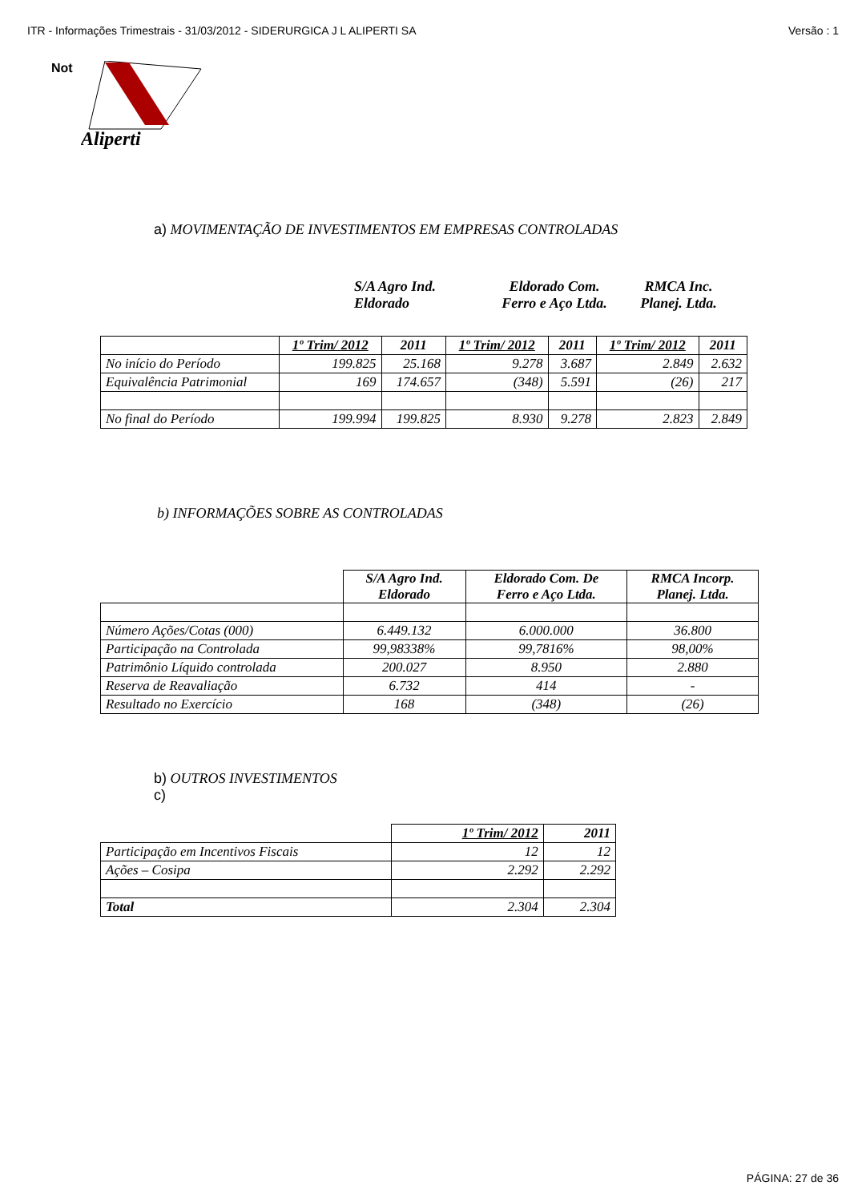ITR - Informações Trimestrais - 31/03/2012 - SIDERURGICA J L ALIPERTI SA Versão : 1
Not
Aliperti
a) MOVIMENTAÇÃO DE INVESTIMENTOS EM EMPRESAS CONTROLADAS
S/A Agro Ind.
Eldorado
Eldorado Com.
Ferro e Aço Ltda.
RMCA Inc.
Planej. Ltda.
| | 1º Trim/ 2012 | 2011 | 1º Trim/ 2012 | 2011 | 1º Trim/ 2012 | 2011 |
| --- | --- | --- | --- | --- | --- | --- |
| No início do Período | 199.825 | 25.168 | 9.278 | 3.687 | 2.849 | 2.632 |
| Equivalência Patrimonial | 169 | 174.657 | (348) | 5.591 | (26) | 217 |
| No final do Período | 199.994 | 199.825 | 8.930 | 9.278 | 2.823 | 2.849 |
b) INFORMAÇÕES SOBRE AS CONTROLADAS
| | S/A Agro Ind. Eldorado | Eldorado Com. De Ferro e Aço Ltda. | RMCA Incorp. Planej. Ltda. |
| Número Ações/Cotas (000) | 6.449.132 | 6.000.000 | 36.800 |
| Participação na Controlada | 99,98338% | 99,7816% | 98,00% |
| Patrimônio Líquido controlada | 200.027 | 8.950 | 2.880 |
| Reserva de Reavaliação | 6.732 | 414 | - |
| Resultado no Exercício | 168 | (348) | (26) |
b) OUTROS INVESTIMENTOS
c)
| | 1º Trim/ 2012 | 2011 |
| Participação em Incentivos Fiscais | 12 | 12 |
| Ações – Cosipa | 2.292 | 2.292 |
| Total | 2.304 | 2.304 |
PÁGINA: 27 de 36